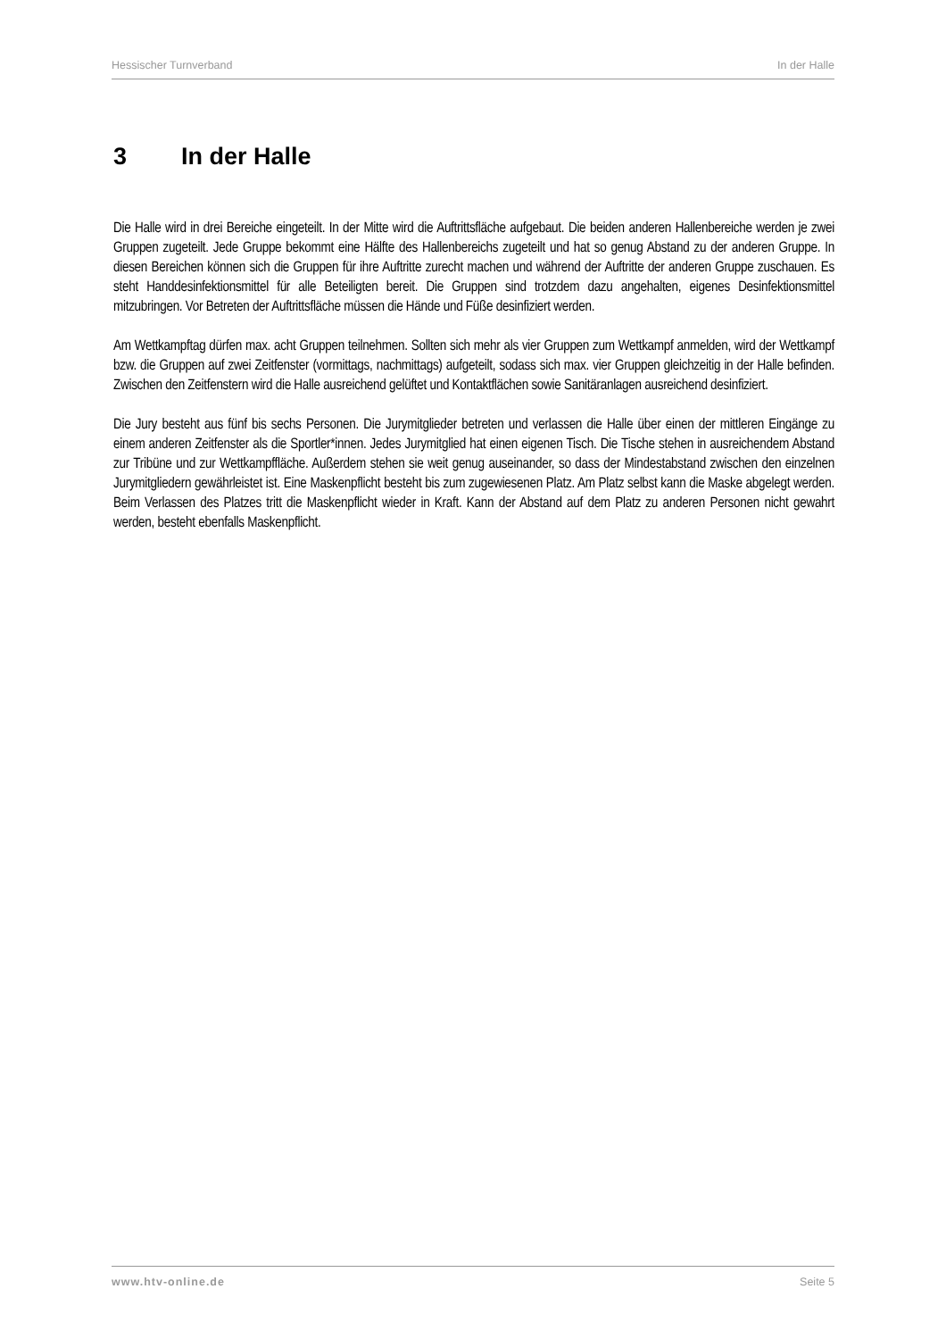Hessischer Turnverband In der Halle
3 In der Halle
Die Halle wird in drei Bereiche eingeteilt. In der Mitte wird die Auftrittsfläche aufgebaut. Die beiden anderen Hallenbereiche werden je zwei Gruppen zugeteilt. Jede Gruppe bekommt eine Hälfte des Hallenbereichs zugeteilt und hat so genug Abstand zu der anderen Gruppe. In diesen Bereichen können sich die Gruppen für ihre Auftritte zurecht machen und während der Auftritte der anderen Gruppe zuschauen. Es steht Handdesinfektionsmittel für alle Beteiligten bereit. Die Gruppen sind trotzdem dazu angehalten, eigenes Desinfektionsmittel mitzubringen. Vor Betreten der Auftrittsfläche müssen die Hände und Füße desinfiziert werden.
Am Wettkampftag dürfen max. acht Gruppen teilnehmen. Sollten sich mehr als vier Gruppen zum Wettkampf anmelden, wird der Wettkampf bzw. die Gruppen auf zwei Zeitfenster (vormittags, nachmittags) aufgeteilt, sodass sich max. vier Gruppen gleichzeitig in der Halle befinden. Zwischen den Zeitfenstern wird die Halle ausreichend gelüftet und Kontaktflächen sowie Sanitäranlagen ausreichend desinfiziert.
Die Jury besteht aus fünf bis sechs Personen. Die Jurymitglieder betreten und verlassen die Halle über einen der mittleren Eingänge zu einem anderen Zeitfenster als die Sportler*innen. Jedes Jurymitglied hat einen eigenen Tisch. Die Tische stehen in ausreichendem Abstand zur Tribüne und zur Wettkampffläche. Außerdem stehen sie weit genug auseinander, so dass der Mindestabstand zwischen den einzelnen Jurymitgliedern gewährleistet ist. Eine Maskenpflicht besteht bis zum zugewiesenen Platz. Am Platz selbst kann die Maske abgelegt werden. Beim Verlassen des Platzes tritt die Maskenpflicht wieder in Kraft. Kann der Abstand auf dem Platz zu anderen Personen nicht gewahrt werden, besteht ebenfalls Maskenpflicht.
www.htv-online.de Seite 5